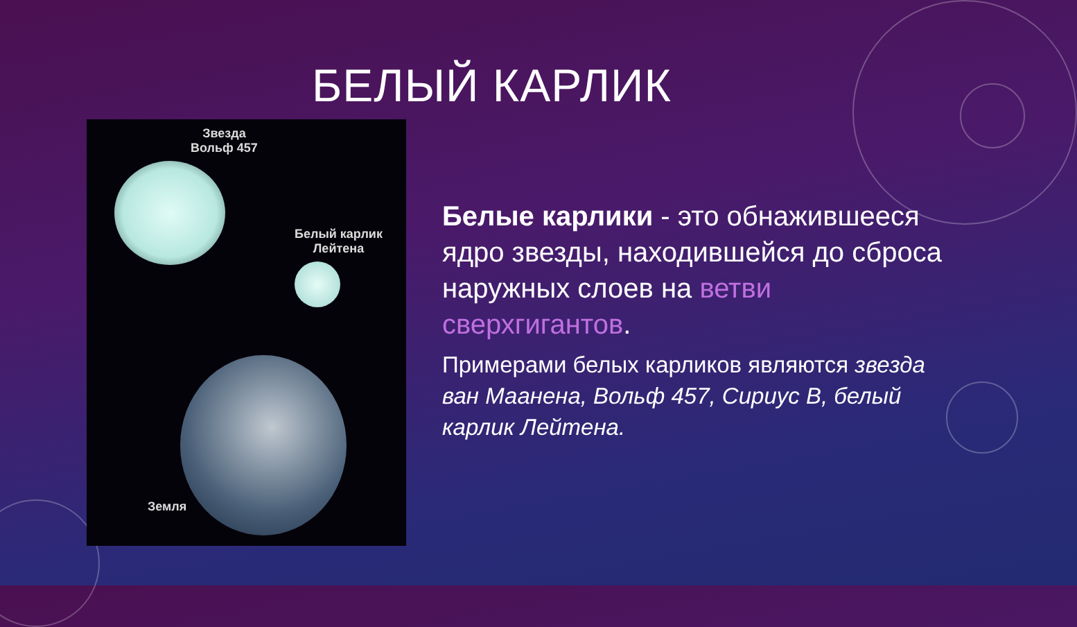БЕЛЫЙ КАРЛИК
Звезда
Вольф 457
Белый карлик
Лейтена
Земля
Белые карлики - это обнажившееся ядро звезды, находившейся до сброса наружных слоев на ветви сверхгигантов.
Примерами белых карликов являются звезда ван Маанена, Вольф 457, Сириус B, белый карлик Лейтена.